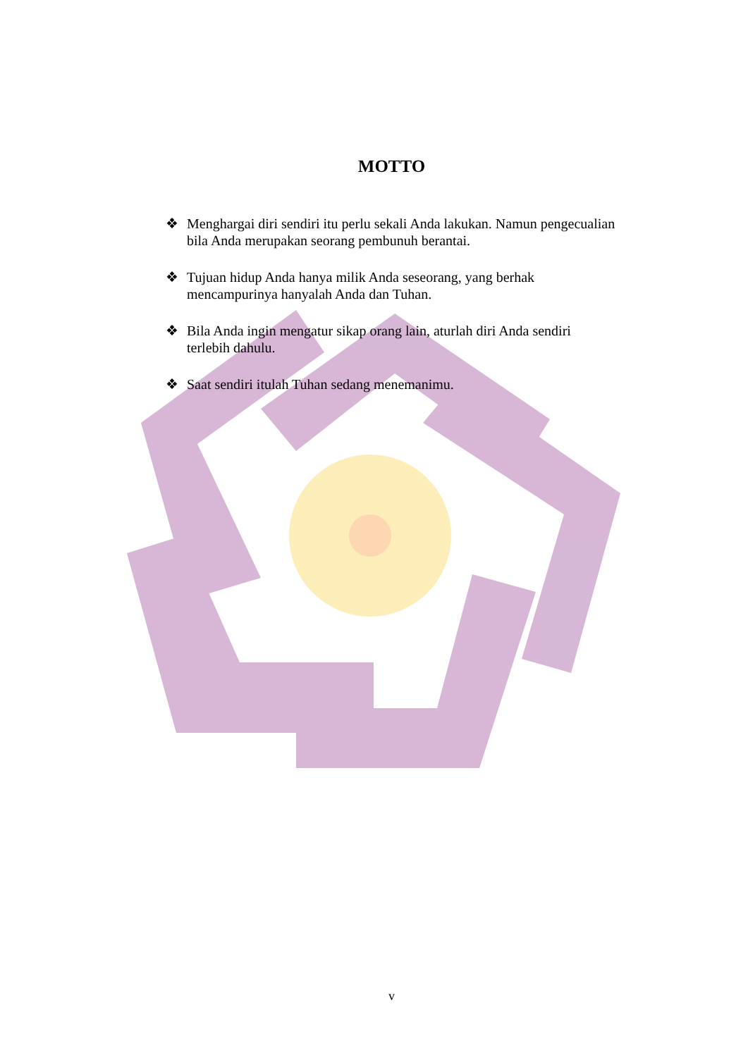MOTTO
❖ Menghargai diri sendiri itu perlu sekali Anda lakukan. Namun pengecualian bila Anda merupakan seorang pembunuh berantai.
❖ Tujuan hidup Anda hanya milik Anda seseorang, yang berhak mencampurinya hanyalah Anda dan Tuhan.
❖ Bila Anda ingin mengatur sikap orang lain, aturlah diri Anda sendiri terlebih dahulu.
❖ Saat sendiri itulah Tuhan sedang menemanimu.
v